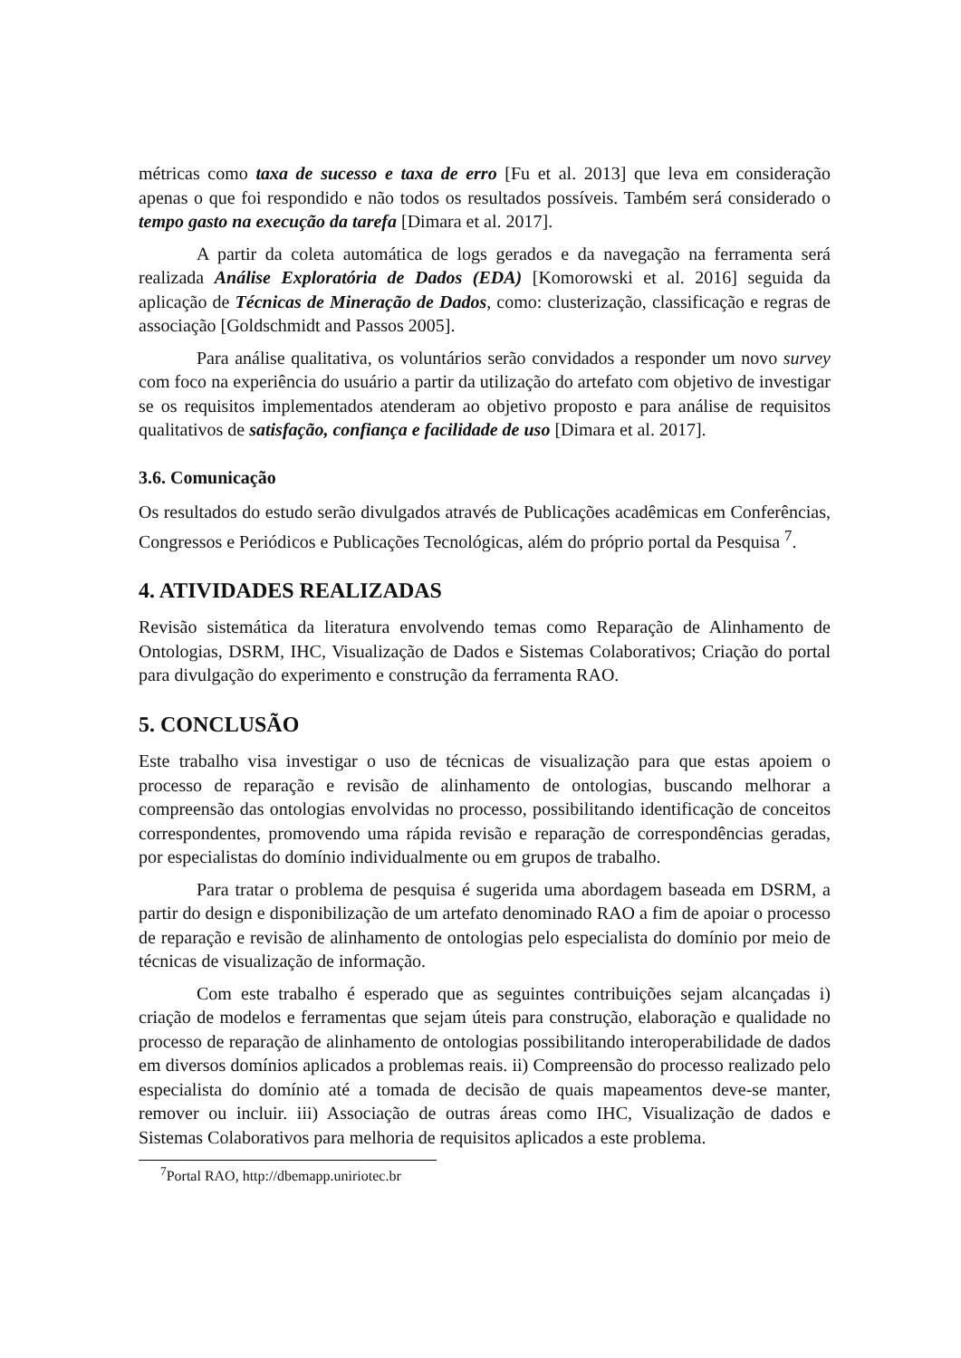métricas como taxa de sucesso e taxa de erro [Fu et al. 2013] que leva em consideração apenas o que foi respondido e não todos os resultados possíveis. Também será considerado o tempo gasto na execução da tarefa [Dimara et al. 2017].
A partir da coleta automática de logs gerados e da navegação na ferramenta será realizada Análise Exploratória de Dados (EDA) [Komorowski et al. 2016] seguida da aplicação de Técnicas de Mineração de Dados, como: clusterização, classificação e regras de associação [Goldschmidt and Passos 2005].
Para análise qualitativa, os voluntários serão convidados a responder um novo survey com foco na experiência do usuário a partir da utilização do artefato com objetivo de investigar se os requisitos implementados atenderam ao objetivo proposto e para análise de requisitos qualitativos de satisfação, confiança e facilidade de uso [Dimara et al. 2017].
3.6. Comunicação
Os resultados do estudo serão divulgados através de Publicações acadêmicas em Conferências, Congressos e Periódicos e Publicações Tecnológicas, além do próprio portal da Pesquisa <sup>7</sup>.
4. ATIVIDADES REALIZADAS
Revisão sistemática da literatura envolvendo temas como Reparação de Alinhamento de Ontologias, DSRM, IHC, Visualização de Dados e Sistemas Colaborativos; Criação do portal para divulgação do experimento e construção da ferramenta RAO.
5. CONCLUSÃO
Este trabalho visa investigar o uso de técnicas de visualização para que estas apoiem o processo de reparação e revisão de alinhamento de ontologias, buscando melhorar a compreensão das ontologias envolvidas no processo, possibilitando identificação de conceitos correspondentes, promovendo uma rápida revisão e reparação de correspondências geradas, por especialistas do domínio individualmente ou em grupos de trabalho.
Para tratar o problema de pesquisa é sugerida uma abordagem baseada em DSRM, a partir do design e disponibilização de um artefato denominado RAO a fim de apoiar o processo de reparação e revisão de alinhamento de ontologias pelo especialista do domínio por meio de técnicas de visualização de informação.
Com este trabalho é esperado que as seguintes contribuições sejam alcançadas i) criação de modelos e ferramentas que sejam úteis para construção, elaboração e qualidade no processo de reparação de alinhamento de ontologias possibilitando interoperabilidade de dados em diversos domínios aplicados a problemas reais. ii) Compreensão do processo realizado pelo especialista do domínio até a tomada de decisão de quais mapeamentos deve-se manter, remover ou incluir. iii) Associação de outras áreas como IHC, Visualização de dados e Sistemas Colaborativos para melhoria de requisitos aplicados a este problema.
<sup>7</sup> Portal RAO, http://dbemapp.uniriotec.br